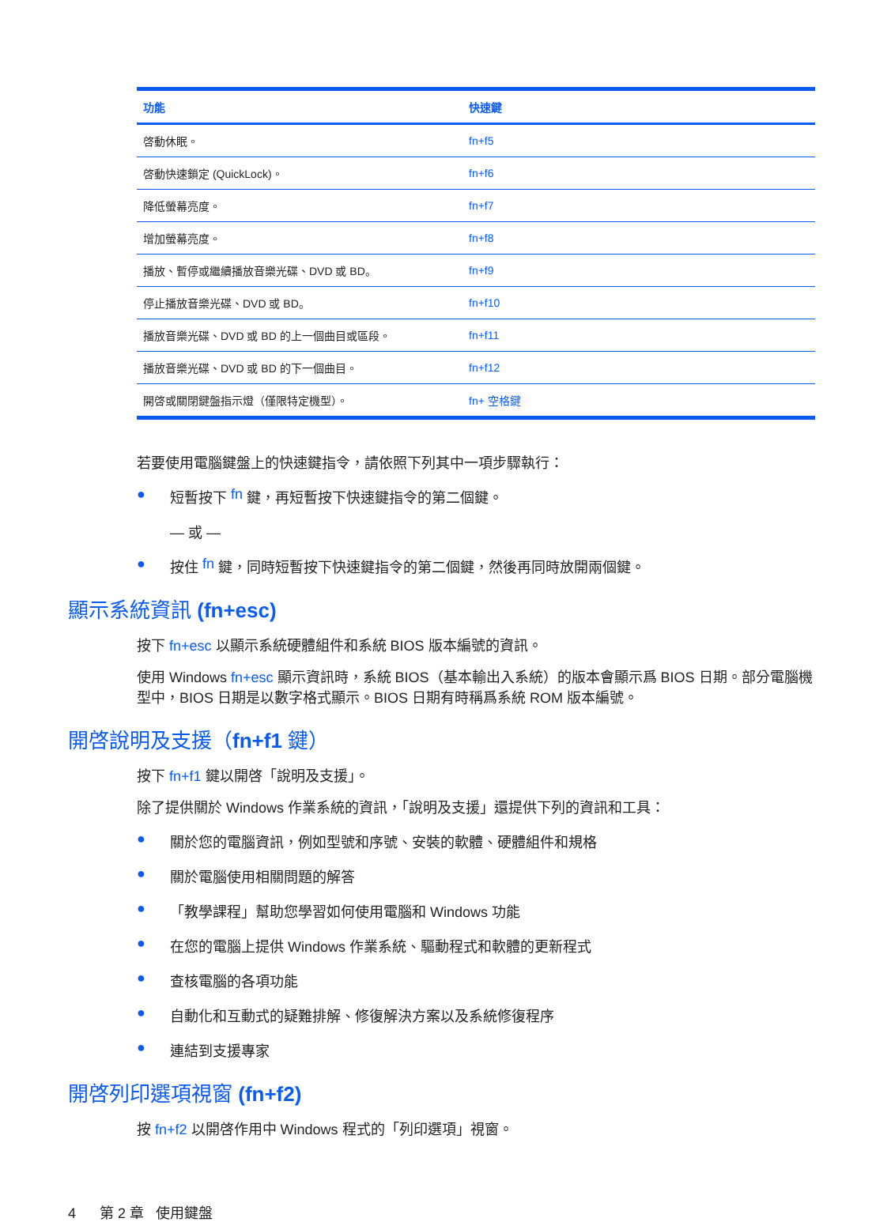| 功能 | 快速鍵 |
| --- | --- |
| 啓動休眠。 | fn+f5 |
| 啓動快速鎖定 (QuickLock)。 | fn+f6 |
| 降低螢幕亮度。 | fn+f7 |
| 增加螢幕亮度。 | fn+f8 |
| 播放、暫停或繼續播放音樂光碟、DVD 或 BD。 | fn+f9 |
| 停止播放音樂光碟、DVD 或 BD。 | fn+f10 |
| 播放音樂光碟、DVD 或 BD 的上一個曲目或區段。 | fn+f11 |
| 播放音樂光碟、DVD 或 BD 的下一個曲目。 | fn+f12 |
| 開啓或關閉鍵盤指示燈（僅限特定機型）。 | fn+ 空格鍵 |
若要使用電腦鍵盤上的快速鍵指令，請依照下列其中一項步驟執行：
● 短暫按下 fn 鍵，再短暫按下快速鍵指令的第二個鍵。
— 或 —
● 按住 fn 鍵，同時短暫按下快速鍵指令的第二個鍵，然後再同時放開兩個鍵。
顯示系統資訊 (fn+esc)
按下 fn+esc 以顯示系統硬體組件和系統 BIOS 版本編號的資訊。
使用 Windows fn+esc 顯示資訊時，系統 BIOS（基本輸出入系統）的版本會顯示爲 BIOS 日期。部分電腦機型中，BIOS 日期是以數字格式顯示。BIOS 日期有時稱爲系統 ROM 版本編號。
開啓說明及支援（fn+f1 鍵）
按下 fn+f1 鍵以開啓「說明及支援」。
除了提供關於 Windows 作業系統的資訊，「說明及支援」還提供下列的資訊和工具：
● 關於您的電腦資訊，例如型號和序號、安裝的軟體、硬體組件和規格
● 關於電腦使用相關問題的解答
● 「教學課程」幫助您學習如何使用電腦和 Windows 功能
● 在您的電腦上提供 Windows 作業系統、驅動程式和軟體的更新程式
● 查核電腦的各項功能
● 自動化和互動式的疑難排解、修復解決方案以及系統修復程序
● 連結到支援專家
開啓列印選項視窗 (fn+f2)
按 fn+f2 以開啓作用中 Windows 程式的「列印選項」視窗。
4 第 2 章 使用鍵盤